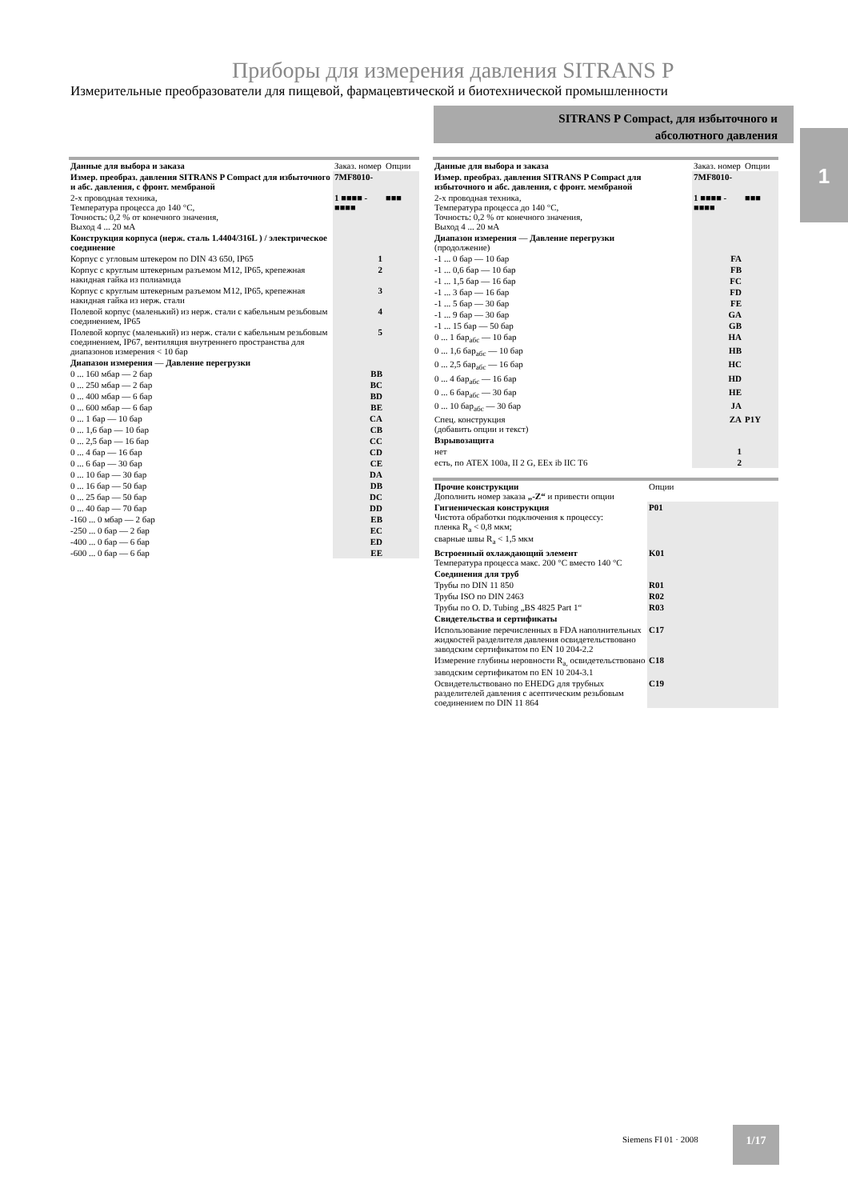Приборы для измерения давления SITRANS P
Измерительные преобразователи для пищевой, фармацевтической и биотехнической промышленности
SITRANS P Compact, для избыточного и
абсолютного давления
1
| Данные для выбора и заказа | Заказ. номер | Опции |
| --- | --- | --- |
| Измер. преобраз. давления SITRANS P Compact для избыточного и абс. давления, с фронт. мембраной | 7MF8010- | |
| 2-х проводная техника, Температура процесса до 140 °C, Точность: 0,2 % от конечного значения, Выход 4 ... 20 мА | 1 ■■■■ - ■■■■ | ■■■ |
| Конструкция корпуса (нерж. сталь 1.4404/316L ) / электрическое соединение | | |
| Корпус с угловым штекером по DIN 43 650, IP65 | 1 | |
| Корпус с круглым штекерным разъемом M12, IP65, крепежная накидная гайка из полиамида | 2 | |
| Корпус с круглым штекерным разъемом M12, IP65, крепежная накидная гайка из нерж. стали | 3 | |
| Полевой корпус (маленький) из нерж. стали с кабельным резьбовым соединением, IP65 | 4 | |
| Полевой корпус (маленький) из нерж. стали с кабельным резьбовым соединением, IP67, вентиляция внутреннего пространства для диапазонов измерения < 10 бар | 5 | |
| Диапазон измерения — Давление перегрузки | | |
| 0 ... 160 мбар — 2 бар | BB | |
| 0 ... 250 мбар — 2 бар | BC | |
| 0 ... 400 мбар — 6 бар | BD | |
| 0 ... 600 мбар — 6 бар | BE | |
| 0 ... 1 бар — 10 бар | CA | |
| 0 ... 1,6 бар — 10 бар | CB | |
| 0 ... 2,5 бар — 16 бар | CC | |
| 0 ... 4 бар — 16 бар | CD | |
| 0 ... 6 бар — 30 бар | CE | |
| 0 ... 10 бар — 30 бар | DA | |
| 0 ... 16 бар — 50 бар | DB | |
| 0 ... 25 бар — 50 бар | DC | |
| 0 ... 40 бар — 70 бар | DD | |
| -160 ... 0 мбар — 2 бар | EB | |
| -250 ... 0 бар — 2 бар | EC | |
| -400 ... 0 бар — 6 бар | ED | |
| -600 ... 0 бар — 6 бар | EE | |
| Данные для выбора и заказа | Заказ. номер | Опции |
| --- | --- | --- |
| Измер. преобраз. давления SITRANS P Compact для избыточного и абс. давления, с фронт. мембраной | 7MF8010- | |
| 2-х проводная техника, Температура процесса до 140 °C, Точность: 0,2 % от конечного значения, Выход 4 ... 20 мА | 1 ■■■■ - ■■■■ | ■■■ |
| Диапазон измерения — Давление перегрузки (продолжение) | | |
| -1 ... 0 бар — 10 бар | FA | |
| -1 ... 0,6 бар — 10 бар | FB | |
| -1 ... 1,5 бар — 16 бар | FC | |
| -1 ... 3 бар — 16 бар | FD | |
| -1 ... 5 бар — 30 бар | FE | |
| -1 ... 9 бар — 30 бар | GA | |
| -1 ... 15 бар — 50 бар | GB | |
| 0 ... 1 бар<sub>абс</sub> — 10 бар | HA | |
| 0 ... 1,6 бар<sub>абс</sub> — 10 бар | HB | |
| 0 ... 2,5 бар<sub>абс</sub> — 16 бар | HC | |
| 0 ... 4 бар<sub>абс</sub> — 16 бар | HD | |
| 0 ... 6 бар<sub>абс</sub> — 30 бар | HE | |
| 0 ... 10 бар<sub>абс</sub> — 30 бар | JA | |
| Спец. конструкция (добавить опции и текст) | ZA | P1Y |
| Взрывозащита | | |
| нет | 1 | |
| есть, по ATEX 100a, II 2 G, EEx ib IIC T6 | 2 | |
| Прочие конструкции Дополнить номер заказа „-Z“ и привести опции | Опции |
| --- | --- |
| Гигиеническая конструкция Чистота обработки подключения к процессу: пленка R<sub>a</sub> < 0,8 мкм; сварные швы R<sub>a</sub> < 1,5 мкм | P01 |
| Встроенный охлаждающий элемент Температура процесса макс. 200 °C вместо 140 °C | K01 |
| Соединения для труб | |
| Трубы по DIN 11 850 | R01 |
| Трубы ISO по DIN 2463 | R02 |
| Трубы по O. D. Tubing „BS 4825 Part 1“ | R03 |
| Свидетельства и сертификаты | |
| Использование перечисленных в FDA наполнительных жидкостей разделителя давления освидетельствовано заводским сертификатом по EN 10 204-2.2 | C17 |
| Измерение глубины неровности R<sub>a,</sub> освидетельствовано заводским сертификатом по EN 10 204-3.1 | C18 |
| Освидетельствовано по EHEDG для трубных разделителей давления с асептическим резьбовым соединением по DIN 11 864 | C19 |
Siemens FI 01 · 2008
1/17